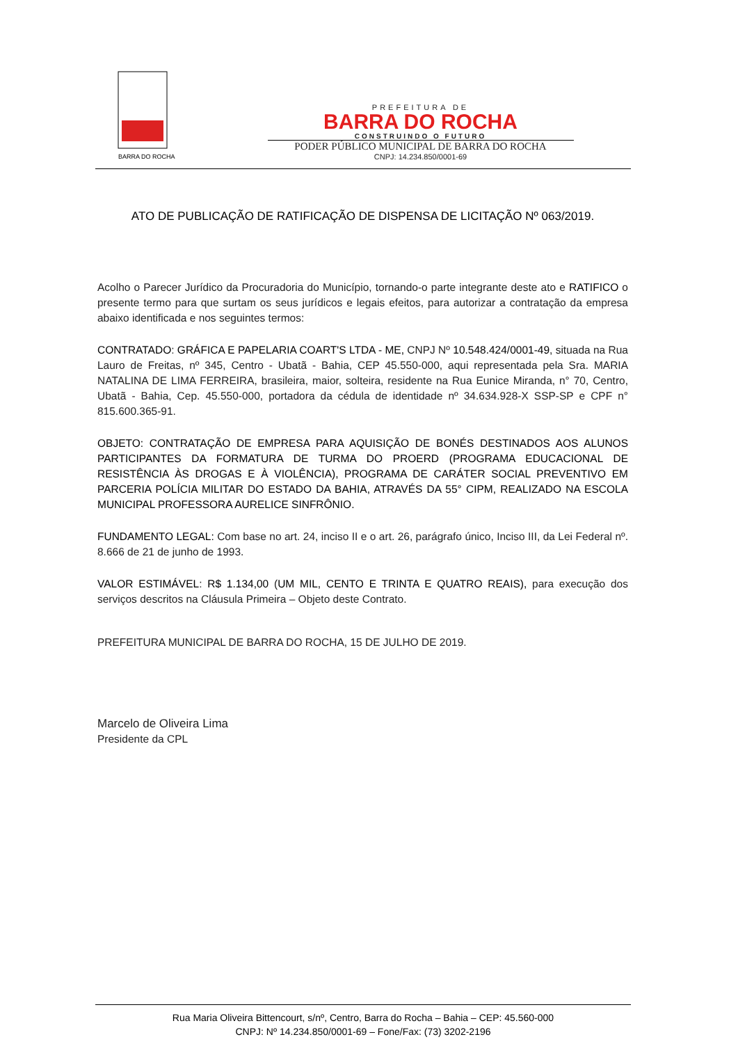BARRA DO ROCHA
PREFEITURA DE
BARRA DO ROCHA
CONSTRUINDO O FUTURO
PODER PÚBLICO MUNICIPAL DE BARRA DO ROCHA
CNPJ: 14.234.850/0001-69
ATO DE PUBLICAÇÃO DE RATIFICAÇÃO DE DISPENSA DE LICITAÇÃO Nº 063/2019.
Acolho o Parecer Jurídico da Procuradoria do Município, tornando-o parte integrante deste ato e RATIFICO o presente termo para que surtam os seus jurídicos e legais efeitos, para autorizar a contratação da empresa abaixo identificada e nos seguintes termos:
CONTRATADO: GRÁFICA E PAPELARIA COART'S LTDA - ME, CNPJ Nº 10.548.424/0001-49, situada na Rua Lauro de Freitas, nº 345, Centro - Ubatã - Bahia, CEP 45.550-000, aqui representada pela Sra. MARIA NATALINA DE LIMA FERREIRA, brasileira, maior, solteira, residente na Rua Eunice Miranda, n° 70, Centro, Ubatã - Bahia, Cep. 45.550-000, portadora da cédula de identidade nº 34.634.928-X SSP-SP e CPF n° 815.600.365-91.
OBJETO: CONTRATAÇÃO DE EMPRESA PARA AQUISIÇÃO DE BONÉS DESTINADOS AOS ALUNOS PARTICIPANTES DA FORMATURA DE TURMA DO PROERD (PROGRAMA EDUCACIONAL DE RESISTÊNCIA ÀS DROGAS E À VIOLÊNCIA), PROGRAMA DE CARÁTER SOCIAL PREVENTIVO EM PARCERIA POLÍCIA MILITAR DO ESTADO DA BAHIA, ATRAVÉS DA 55° CIPM, REALIZADO NA ESCOLA MUNICIPAL PROFESSORA AURELICE SINFRÔNIO.
FUNDAMENTO LEGAL: Com base no art. 24, inciso II e o art. 26, parágrafo único, Inciso III, da Lei Federal nº. 8.666 de 21 de junho de 1993.
VALOR ESTIMÁVEL: R$ 1.134,00 (UM MIL, CENTO E TRINTA E QUATRO REAIS), para execução dos serviços descritos na Cláusula Primeira – Objeto deste Contrato.
PREFEITURA MUNICIPAL DE BARRA DO ROCHA, 15 DE JULHO DE 2019.
Marcelo de Oliveira Lima
Presidente da CPL
Rua Maria Oliveira Bittencourt, s/nº, Centro, Barra do Rocha – Bahia – CEP: 45.560-000
CNPJ: Nº 14.234.850/0001-69 – Fone/Fax: (73) 3202-2196